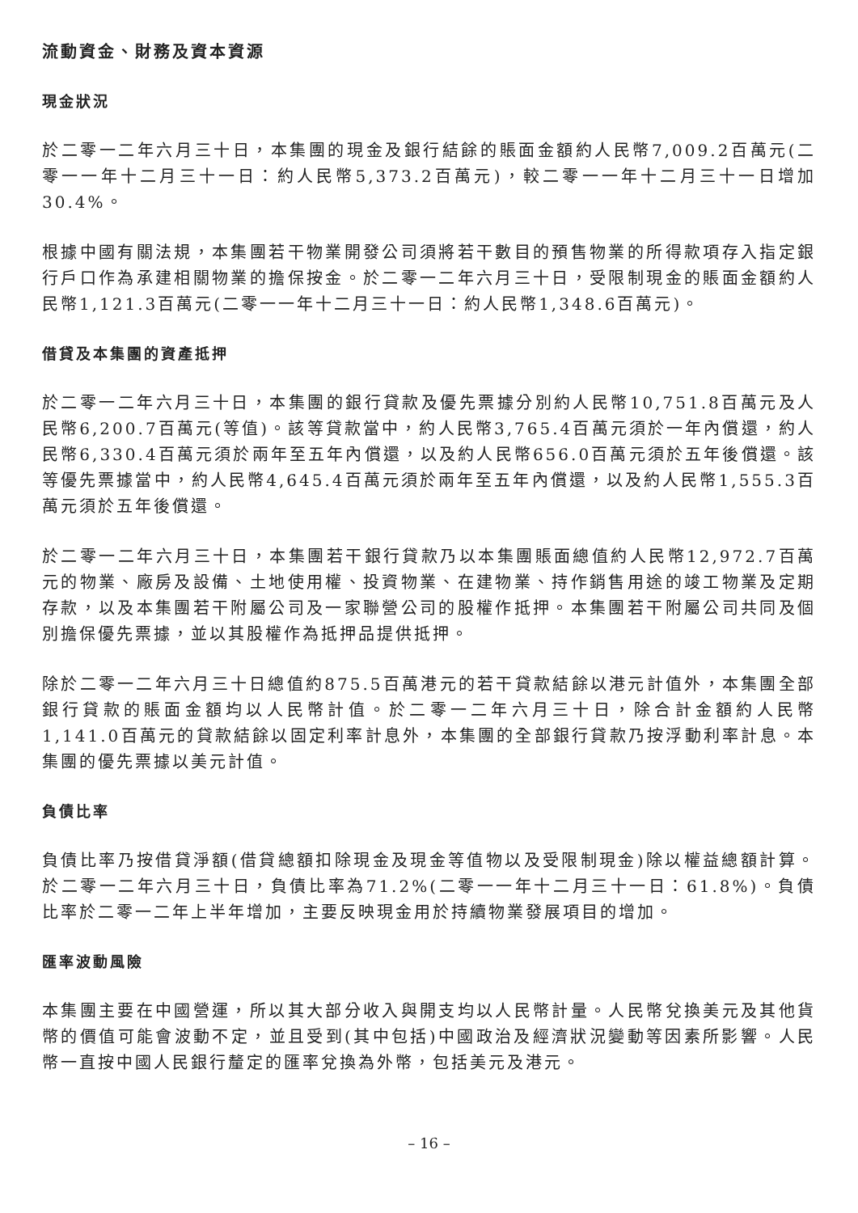流動資金、財務及資本資源
現金狀況
於二零一二年六月三十日，本集團的現金及銀行結餘的賬面金額約人民幣7,009.2百萬元(二零一一年十二月三十一日：約人民幣5,373.2百萬元)，較二零一一年十二月三十一日增加30.4%。
根據中國有關法規，本集團若干物業開發公司須將若干數目的預售物業的所得款項存入指定銀行戶口作為承建相關物業的擔保按金。於二零一二年六月三十日，受限制現金的賬面金額約人民幣1,121.3百萬元(二零一一年十二月三十一日：約人民幣1,348.6百萬元)。
借貸及本集團的資產抵押
於二零一二年六月三十日，本集團的銀行貸款及優先票據分別約人民幣10,751.8百萬元及人民幣6,200.7百萬元(等值)。該等貸款當中，約人民幣3,765.4百萬元須於一年內償還，約人民幣6,330.4百萬元須於兩年至五年內償還，以及約人民幣656.0百萬元須於五年後償還。該等優先票據當中，約人民幣4,645.4百萬元須於兩年至五年內償還，以及約人民幣1,555.3百萬元須於五年後償還。
於二零一二年六月三十日，本集團若干銀行貸款乃以本集團賬面總值約人民幣12,972.7百萬元的物業、廠房及設備、土地使用權、投資物業、在建物業、持作銷售用途的竣工物業及定期存款，以及本集團若干附屬公司及一家聯營公司的股權作抵押。本集團若干附屬公司共同及個別擔保優先票據，並以其股權作為抵押品提供抵押。
除於二零一二年六月三十日總值約875.5百萬港元的若干貸款結餘以港元計值外，本集團全部銀行貸款的賬面金額均以人民幣計值。於二零一二年六月三十日，除合計金額約人民幣1,141.0百萬元的貸款結餘以固定利率計息外，本集團的全部銀行貸款乃按浮動利率計息。本集團的優先票據以美元計值。
負債比率
負債比率乃按借貸淨額(借貸總額扣除現金及現金等值物以及受限制現金)除以權益總額計算。於二零一二年六月三十日，負債比率為71.2%(二零一一年十二月三十一日：61.8%)。負債比率於二零一二年上半年增加，主要反映現金用於持續物業發展項目的增加。
匯率波動風險
本集團主要在中國營運，所以其大部分收入與開支均以人民幣計量。人民幣兌換美元及其他貨幣的價值可能會波動不定，並且受到(其中包括)中國政治及經濟狀況變動等因素所影響。人民幣一直按中國人民銀行釐定的匯率兌換為外幣，包括美元及港元。
– 16 –